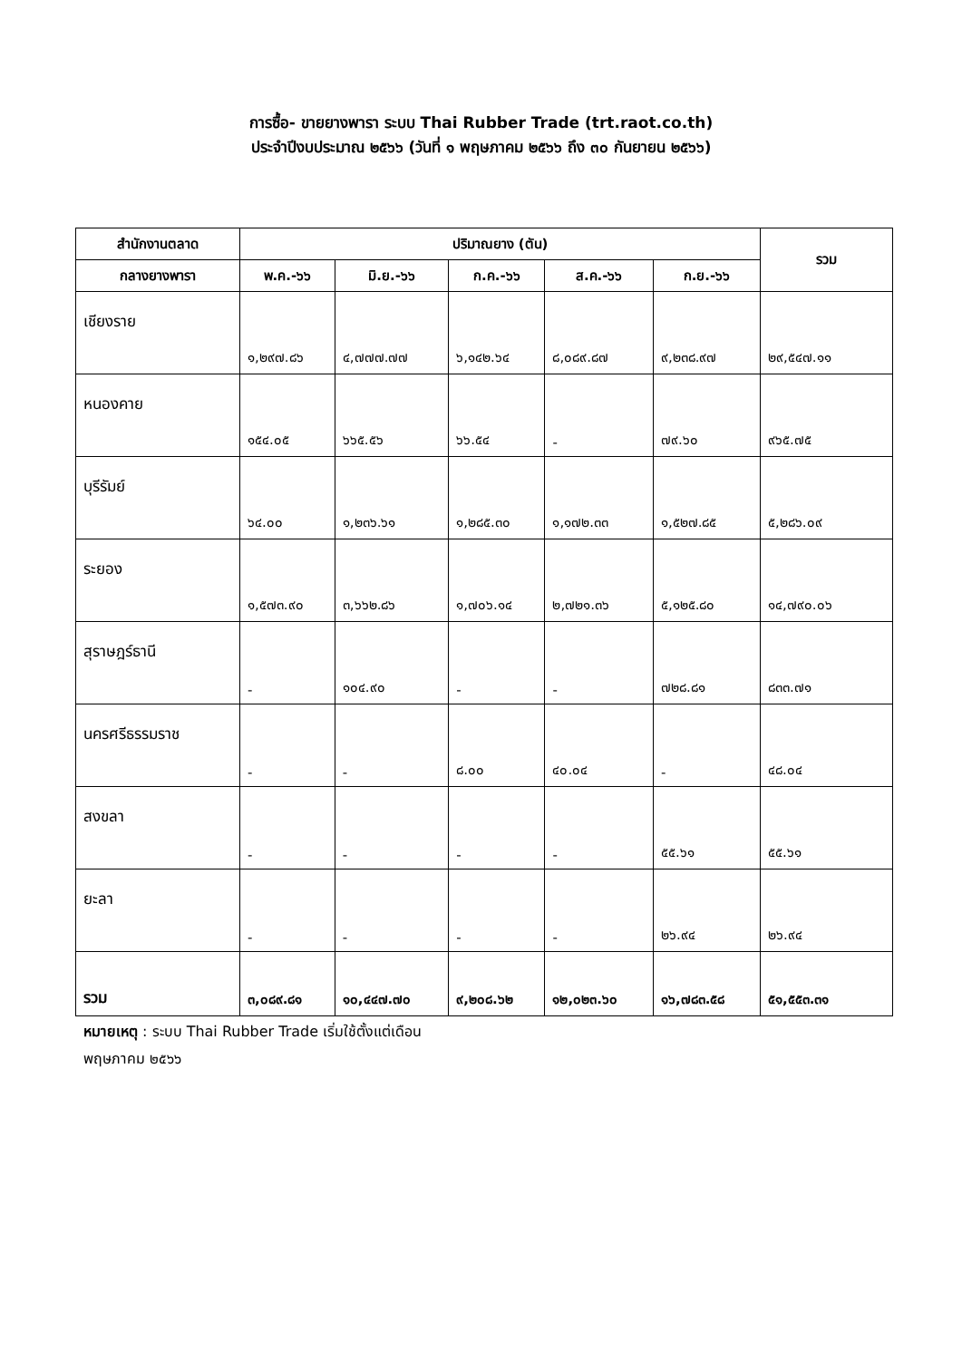การซื้อ- ขายยางพารา ระบบ Thai Rubber Trade (trt.raot.co.th)
ประจำปีงบประมาณ ๒๕๖๖ (วันที่ ๑ พฤษภาคม ๒๕๖๖ ถึง ๓๐ กันยายน ๒๕๖๖)
| สำนักงานตลาด | ปริมาณยาง (ตัน) | | | | | รวม |
| --- | --- | --- | --- | --- | --- | --- |
| กลางยางพารา | พ.ค.-๖๖ | มิ.ย.-๖๖ | ก.ค.-๖๖ | ส.ค.-๖๖ | ก.ย.-๖๖ | |
| เชียงราย | ๑,๒๙๗.๘๖ | ๔,๗๗๗.๗๗ | ๖,๑๔๒.๖๔ | ๘,๐๘๙.๘๗ | ๙,๒๓๘.๙๗ | ๒๙,๕๔๗.๑๑ |
| หนองคาย | ๑๕๔.๐๕ | ๖๖๕.๕๖ | ๖๖.๕๔ | - | ๗๙.๖๐ | ๙๖๕.๗๕ |
| บุรีรัมย์ | ๖๔.๐๐ | ๑,๒๓๖.๖๑ | ๑,๒๘๕.๓๐ | ๑,๑๗๒.๓๓ | ๑,๕๒๗.๘๕ | ๕,๒๘๖.๐๙ |
| ระยอง | ๑,๕๗๓.๙๐ | ๓,๖๖๒.๘๖ | ๑,๗๐๖.๑๔ | ๒,๗๒๑.๓๖ | ๕,๑๒๕.๘๐ | ๑๔,๗๙๐.๐๖ |
| สุราษฎร์ธานี | - | ๑๐๔.๙๐ | - | - | ๗๒๘.๘๑ | ๘๓๓.๗๑ |
| นครศรีธรรมราช | - | - | ๘.๐๐ | ๔๐.๐๔ | - | ๔๘.๐๔ |
| สงขลา | - | - | - | - | ๕๕.๖๑ | ๕๕.๖๑ |
| ยะลา | - | - | - | - | ๒๖.๙๔ | ๒๖.๙๔ |
| รวม | ๓,๐๘๙.๘๑ | ๑๐,๔๔๗.๗๐ | ๙,๒๐๘.๖๒ | ๑๒,๐๒๓.๖๐ | ๑๖,๗๘๓.๕๘ | ๕๑,๕๕๓.๓๑ |
หมายเหตุ : ระบบ Thai Rubber Trade เริ่มใช้ตั้งแต่เดือน
พฤษภาคม ๒๕๖๖